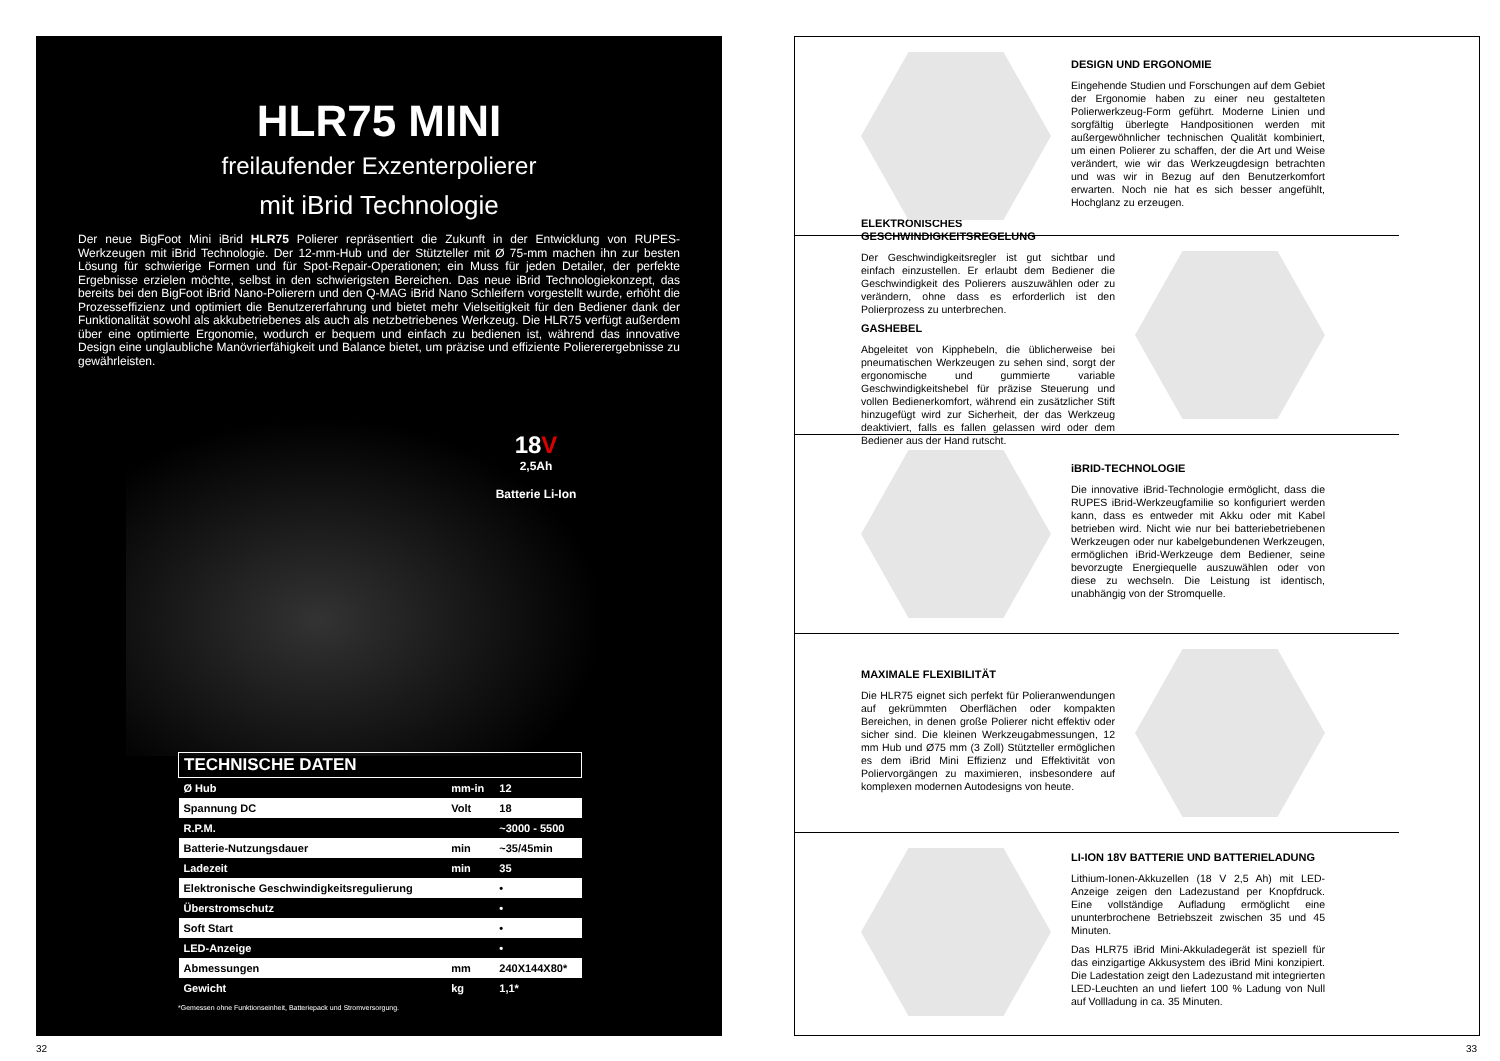HLR75 MINI
freilaufender Exzenterpolierer
mit iBrid Technologie
Der neue BigFoot Mini iBrid HLR75 Polierer repräsentiert die Zukunft in der Entwicklung von RUPES-Werkzeugen mit iBrid Technologie. Der 12-mm-Hub und der Stützteller mit Ø 75-mm machen ihn zur besten Lösung für schwierige Formen und für Spot-Repair-Operationen; ein Muss für jeden Detailer, der perfekte Ergebnisse erzielen möchte, selbst in den schwierigsten Bereichen. Das neue iBrid Technologiekonzept, das bereits bei den BigFoot iBrid Nano-Polierern und den Q-MAG iBrid Nano Schleifern vorgestellt wurde, erhöht die Prozesseffizienz und optimiert die Benutzererfahrung und bietet mehr Vielseitigkeit für den Bediener dank der Funktionalität sowohl als akkubetriebenes als auch als netzbetriebenes Werkzeug. Die HLR75 verfügt außerdem über eine optimierte Ergonomie, wodurch er bequem und einfach zu bedienen ist, während das innovative Design eine unglaubliche Manövrierfähigkeit und Balance bietet, um präzise und effiziente Poliererergebnisse zu gewährleisten.
18V
2,5Ah
Batterie Li-Ion
| TECHNISCHE DATEN | | |
| --- | --- | --- |
| Ø Hub | mm-in | 12 |
| Spannung DC | Volt | 18 |
| R.P.M. | | ~3000 - 5500 |
| Batterie-Nutzungsdauer | min | ~35/45min |
| Ladezeit | min | 35 |
| Elektronische Geschwindigkeitsregulierung | | • |
| Überstromschutz | | • |
| Soft Start | | • |
| LED-Anzeige | | • |
| Abmessungen | mm | 240X144X80* |
| Gewicht | kg | 1,1* |
*Gemessen ohne Funktionseinheit, Batteriepack und Stromversorgung.
DESIGN UND ERGONOMIE
Eingehende Studien und Forschungen auf dem Gebiet der Ergonomie haben zu einer neu gestalteten Polierwerkzeug-Form geführt. Moderne Linien und sorgfältig überlegte Handpositionen werden mit außergewöhnlicher technischen Qualität kombiniert, um einen Polierer zu schaffen, der die Art und Weise verändert, wie wir das Werkzeugdesign betrachten und was wir in Bezug auf den Benutzerkomfort erwarten. Noch nie hat es sich besser angefühlt, Hochglanz zu erzeugen.
ELEKTRONISCHES GESCHWINDIGKEITSREGELUNG
Der Geschwindigkeitsregler ist gut sichtbar und einfach einzustellen. Er erlaubt dem Bediener die Geschwindigkeit des Polierers auszuwählen oder zu verändern, ohne dass es erforderlich ist den Polierprozess zu unterbrechen.
GASHEBEL
Abgeleitet von Kipphebeln, die üblicherweise bei pneumatischen Werkzeugen zu sehen sind, sorgt der ergonomische und gummierte variable Geschwindigkeitshebel für präzise Steuerung und vollen Bedienerkomfort, während ein zusätzlicher Stift hinzugefügt wird zur Sicherheit, der das Werkzeug deaktiviert, falls es fallen gelassen wird oder dem Bediener aus der Hand rutscht.
iBRID-TECHNOLOGIE
Die innovative iBrid-Technologie ermöglicht, dass die RUPES iBrid-Werkzeugfamilie so konfiguriert werden kann, dass es entweder mit Akku oder mit Kabel betrieben wird. Nicht wie nur bei batteriebetriebenen Werkzeugen oder nur kabelgebundenen Werkzeugen, ermöglichen iBrid-Werkzeuge dem Bediener, seine bevorzugte Energiequelle auszuwählen oder von diese zu wechseln. Die Leistung ist identisch, unabhängig von der Stromquelle.
MAXIMALE FLEXIBILITÄT
Die HLR75 eignet sich perfekt für Polieranwendungen auf gekrümmten Oberflächen oder kompakten Bereichen, in denen große Polierer nicht effektiv oder sicher sind. Die kleinen Werkzeugabmessungen, 12 mm Hub und Ø75 mm (3 Zoll) Stützteller ermöglichen es dem iBrid Mini Effizienz und Effektivität von Poliervorgängen zu maximieren, insbesondere auf komplexen modernen Autodesigns von heute.
LI-ION 18V BATTERIE UND BATTERIELADUNG
Lithium-Ionen-Akkuzellen (18 V 2,5 Ah) mit LED-Anzeige zeigen den Ladezustand per Knopfdruck. Eine vollständige Aufladung ermöglicht eine ununterbrochene Betriebszeit zwischen 35 und 45 Minuten.
Das HLR75 iBrid Mini-Akkuladegerät ist speziell für das einzigartige Akkusystem des iBrid Mini konzipiert. Die Ladestation zeigt den Ladezustand mit integrierten LED-Leuchten an und liefert 100 % Ladung von Null auf Vollladung in ca. 35 Minuten.
32 33